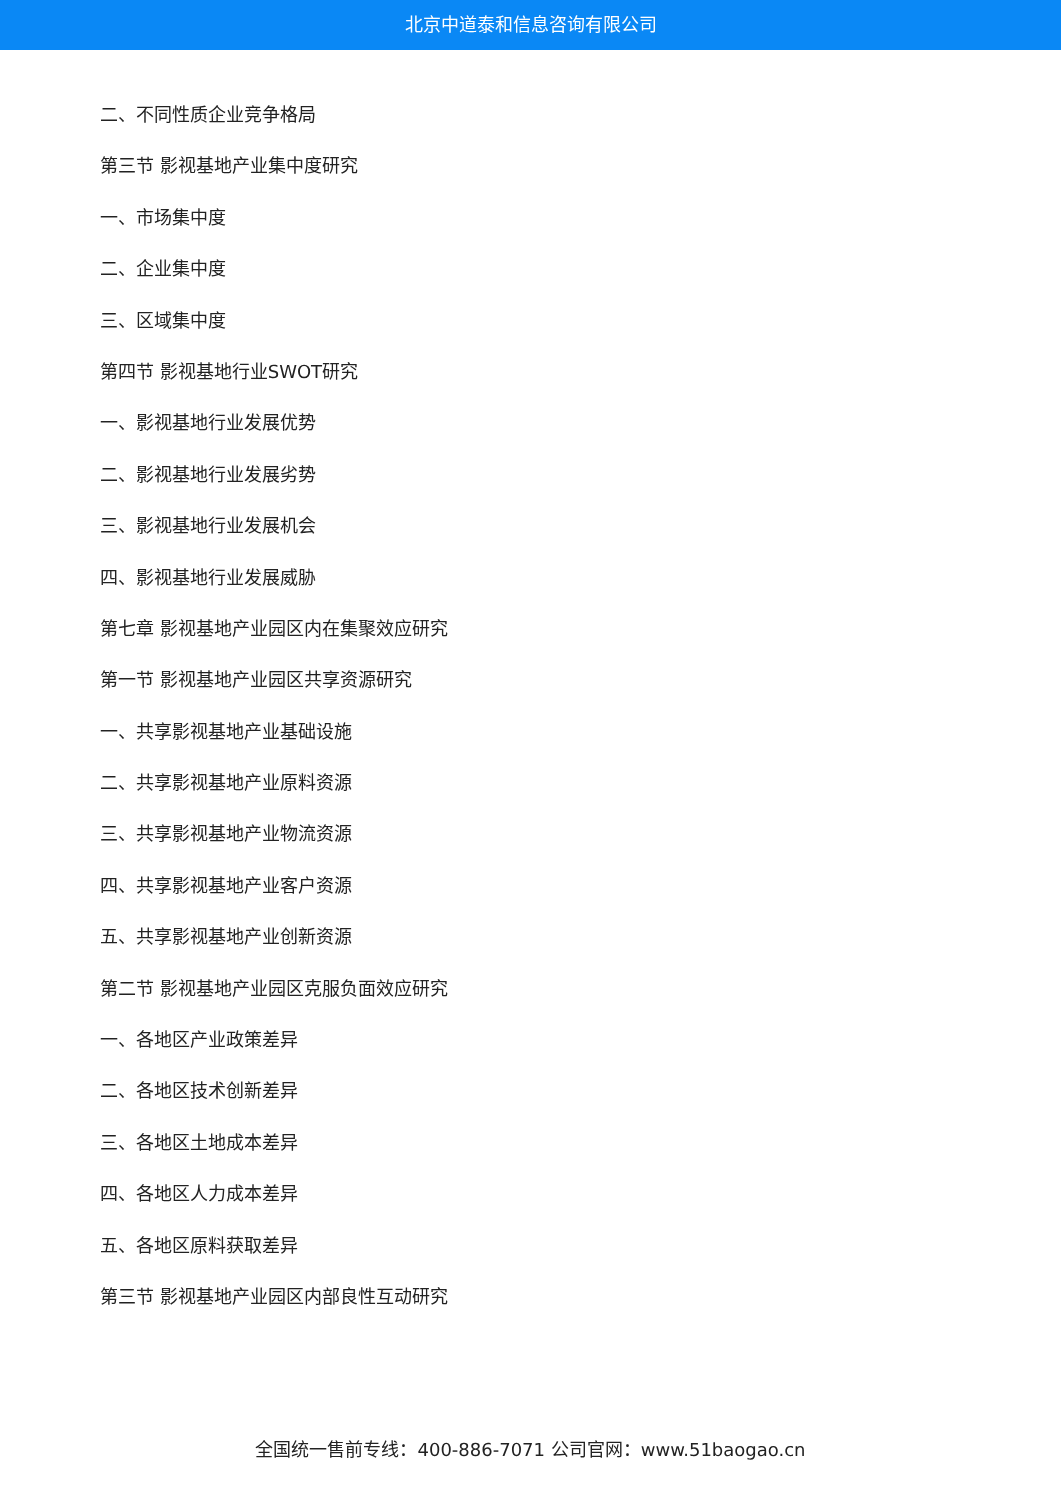北京中道泰和信息咨询有限公司
二、不同性质企业竞争格局
第三节 影视基地产业集中度研究
一、市场集中度
二、企业集中度
三、区域集中度
第四节 影视基地行业SWOT研究
一、影视基地行业发展优势
二、影视基地行业发展劣势
三、影视基地行业发展机会
四、影视基地行业发展威胁
第七章 影视基地产业园区内在集聚效应研究
第一节 影视基地产业园区共享资源研究
一、共享影视基地产业基础设施
二、共享影视基地产业原料资源
三、共享影视基地产业物流资源
四、共享影视基地产业客户资源
五、共享影视基地产业创新资源
第二节 影视基地产业园区克服负面效应研究
一、各地区产业政策差异
二、各地区技术创新差异
三、各地区土地成本差异
四、各地区人力成本差异
五、各地区原料获取差异
第三节 影视基地产业园区内部良性互动研究
全国统一售前专线：400-886-7071 公司官网：www.51baogao.cn